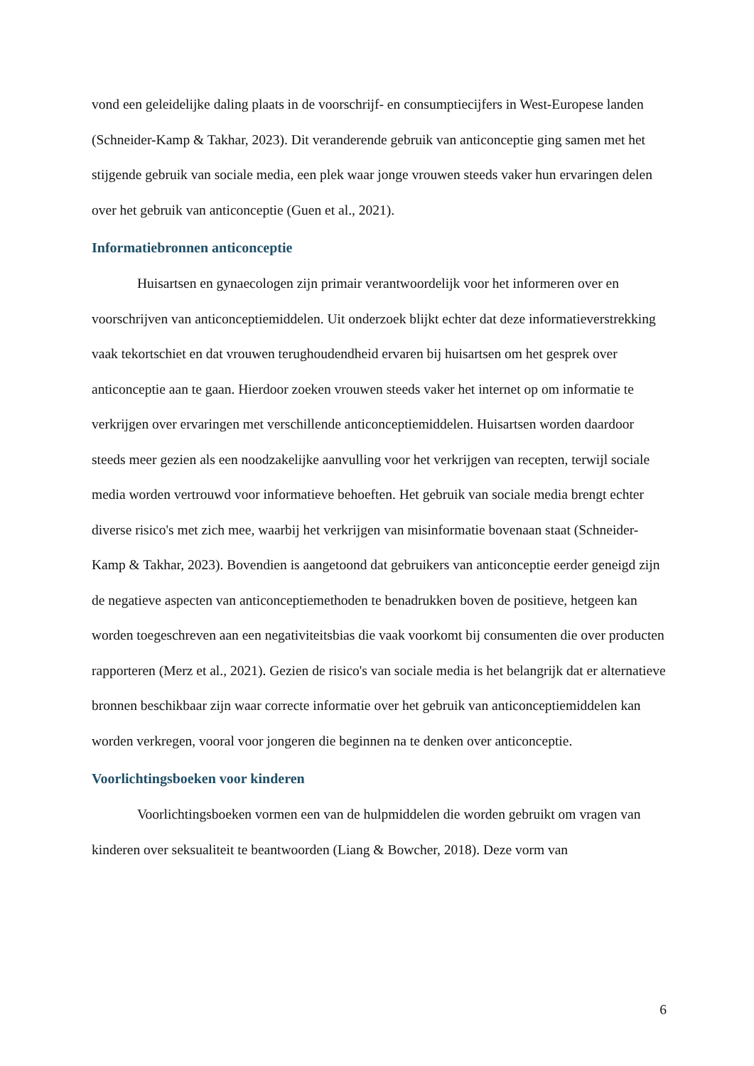vond een geleidelijke daling plaats in de voorschrijf- en consumptiecijfers in West-Europese landen (Schneider-Kamp & Takhar, 2023). Dit veranderende gebruik van anticonceptie ging samen met het stijgende gebruik van sociale media, een plek waar jonge vrouwen steeds vaker hun ervaringen delen over het gebruik van anticonceptie (Guen et al., 2021).
Informatiebronnen anticonceptie
Huisartsen en gynaecologen zijn primair verantwoordelijk voor het informeren over en voorschrijven van anticonceptiemiddelen. Uit onderzoek blijkt echter dat deze informatieverstrekking vaak tekortschiet en dat vrouwen terughoudendheid ervaren bij huisartsen om het gesprek over anticonceptie aan te gaan. Hierdoor zoeken vrouwen steeds vaker het internet op om informatie te verkrijgen over ervaringen met verschillende anticonceptiemiddelen. Huisartsen worden daardoor steeds meer gezien als een noodzakelijke aanvulling voor het verkrijgen van recepten, terwijl sociale media worden vertrouwd voor informatieve behoeften. Het gebruik van sociale media brengt echter diverse risico's met zich mee, waarbij het verkrijgen van misinformatie bovenaan staat (Schneider-Kamp & Takhar, 2023). Bovendien is aangetoond dat gebruikers van anticonceptie eerder geneigd zijn de negatieve aspecten van anticonceptiemethoden te benadrukken boven de positieve, hetgeen kan worden toegeschreven aan een negativiteitsbias die vaak voorkomt bij consumenten die over producten rapporteren (Merz et al., 2021). Gezien de risico's van sociale media is het belangrijk dat er alternatieve bronnen beschikbaar zijn waar correcte informatie over het gebruik van anticonceptiemiddelen kan worden verkregen, vooral voor jongeren die beginnen na te denken over anticonceptie.
Voorlichtingsboeken voor kinderen
Voorlichtingsboeken vormen een van de hulpmiddelen die worden gebruikt om vragen van kinderen over seksualiteit te beantwoorden (Liang & Bowcher, 2018). Deze vorm van
6